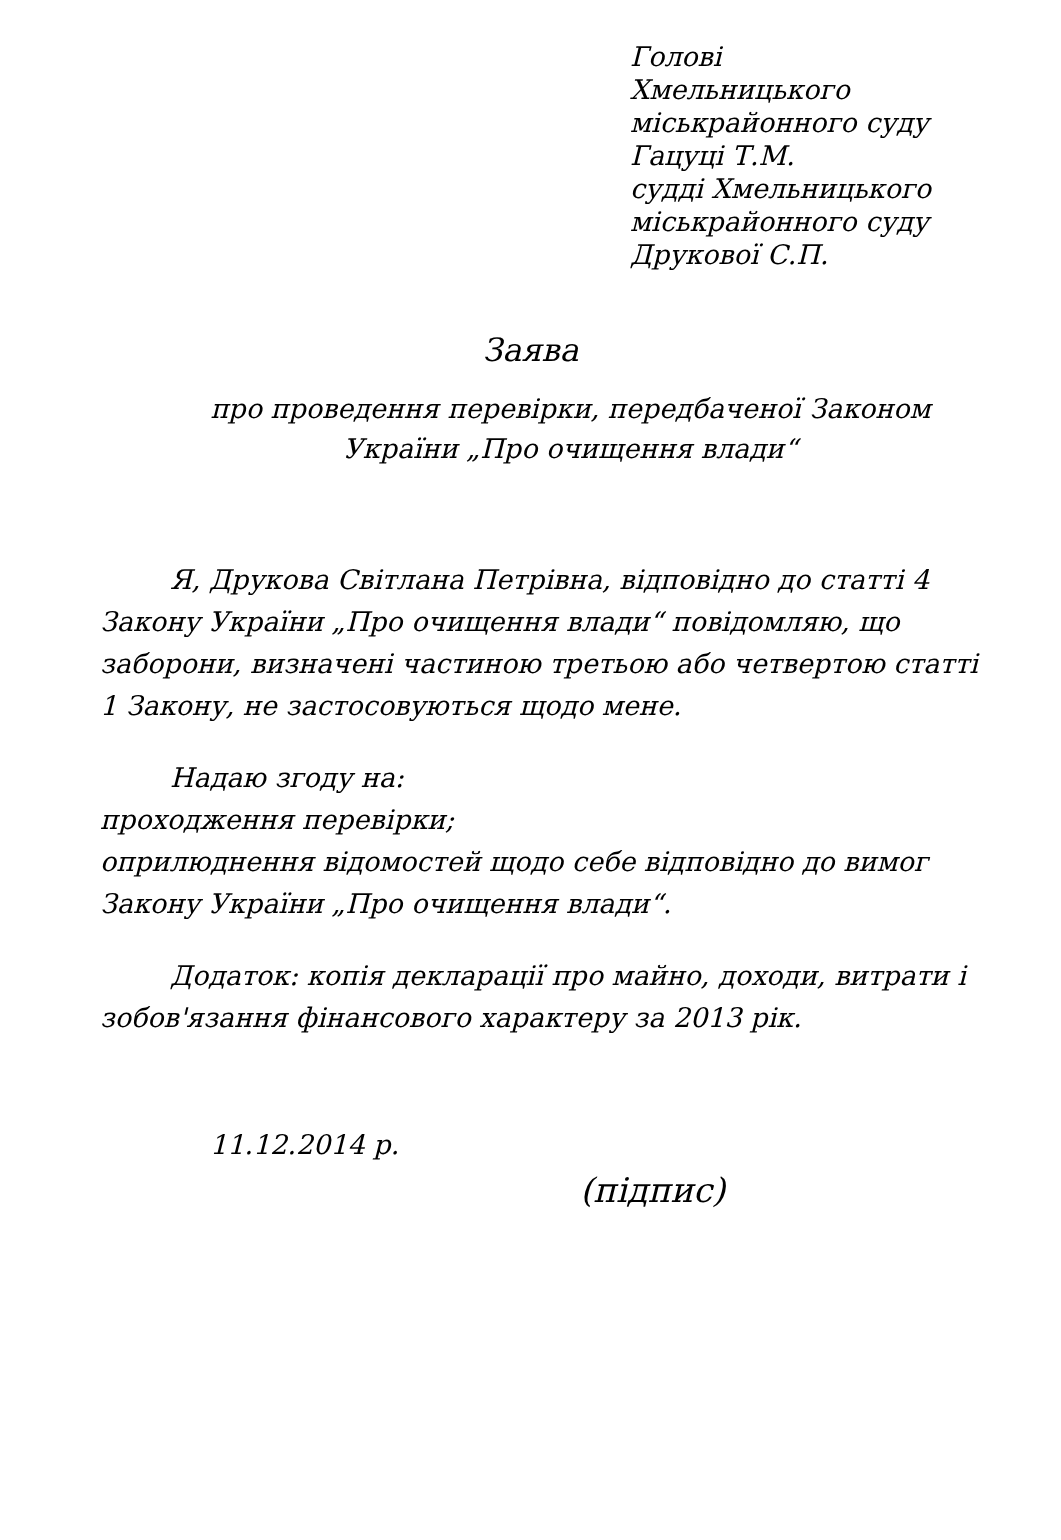Голові
Хмельницького
міськрайонного суду
Гацуці Т.М.
судді Хмельницького
міськрайонного суду
Друкової С.П.
Заява
про проведення перевірки, передбаченої Законом України „Про очищення влади“
Я, Друкова Світлана Петрівна, відповідно до статті 4 Закону України „Про очищення влади“ повідомляю, що заборони, визначені частиною третьою або четвертою статті 1 Закону, не застосовуються щодо мене.
Надаю згоду на:
проходження перевірки;
оприлюднення відомостей щодо себе відповідно до вимог Закону України „Про очищення влади“.
Додаток: копія декларації про майно, доходи, витрати і зобов'язання фінансового характеру за 2013 рік.
11.12.2014 р.
(підпис)